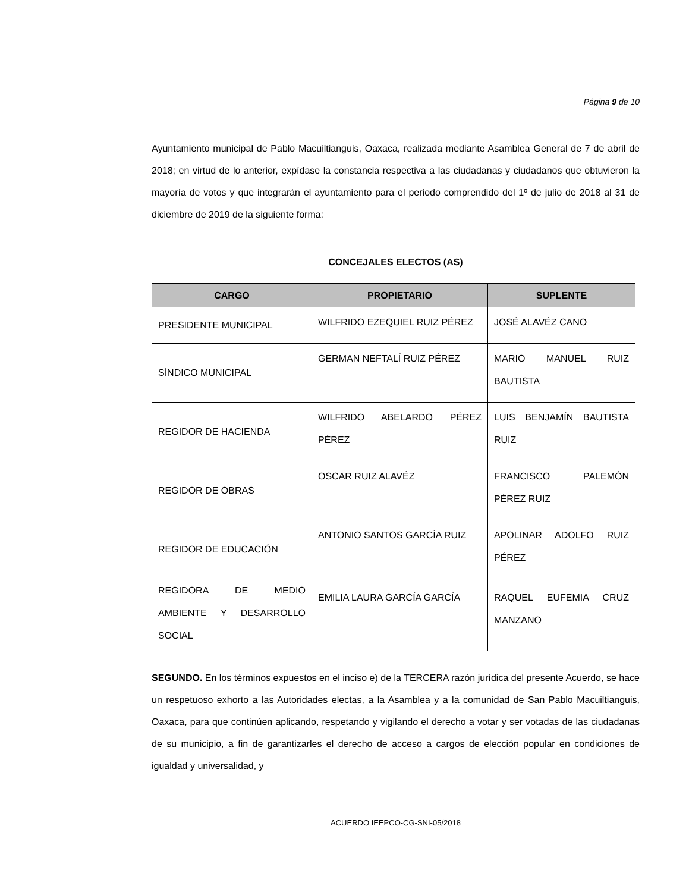Página 9 de 10
Ayuntamiento municipal de Pablo Macuiltianguis, Oaxaca, realizada mediante Asamblea General de 7 de abril de 2018; en virtud de lo anterior, expídase la constancia respectiva a las ciudadanas y ciudadanos que obtuvieron la mayoría de votos y que integrarán el ayuntamiento para el periodo comprendido del 1º de julio de 2018 al 31 de diciembre de 2019 de la siguiente forma:
CONCEJALES ELECTOS (AS)
| CARGO | PROPIETARIO | SUPLENTE |
| --- | --- | --- |
| PRESIDENTE MUNICIPAL | WILFRIDO EZEQUIEL RUIZ PÉREZ | JOSÉ ALAVÉZ CANO |
| SÍNDICO MUNICIPAL | GERMAN NEFTALÍ RUIZ PÉREZ | MARIO MANUEL RUIZ BAUTISTA |
| REGIDOR DE HACIENDA | WILFRIDO ABELARDO PÉREZ PÉREZ | LUIS BENJAMÍN BAUTISTA RUIZ |
| REGIDOR DE OBRAS | OSCAR RUIZ ALAVÉZ | FRANCISCO PALEMÓN PÉREZ RUIZ |
| REGIDOR DE EDUCACIÓN | ANTONIO SANTOS GARCÍA RUIZ | APOLINAR ADOLFO RUIZ PÉREZ |
| REGIDORA DE MEDIO AMBIENTE Y DESARROLLO SOCIAL | EMILIA LAURA GARCÍA GARCÍA | RAQUEL EUFEMIA CRUZ MANZANO |
SEGUNDO. En los términos expuestos en el inciso e) de la TERCERA razón jurídica del presente Acuerdo, se hace un respetuoso exhorto a las Autoridades electas, a la Asamblea y a la comunidad de San Pablo Macuiltianguis, Oaxaca, para que continúen aplicando, respetando y vigilando el derecho a votar y ser votadas de las ciudadanas de su municipio, a fin de garantizarles el derecho de acceso a cargos de elección popular en condiciones de igualdad y universalidad, y
ACUERDO IEEPCO-CG-SNI-05/2018